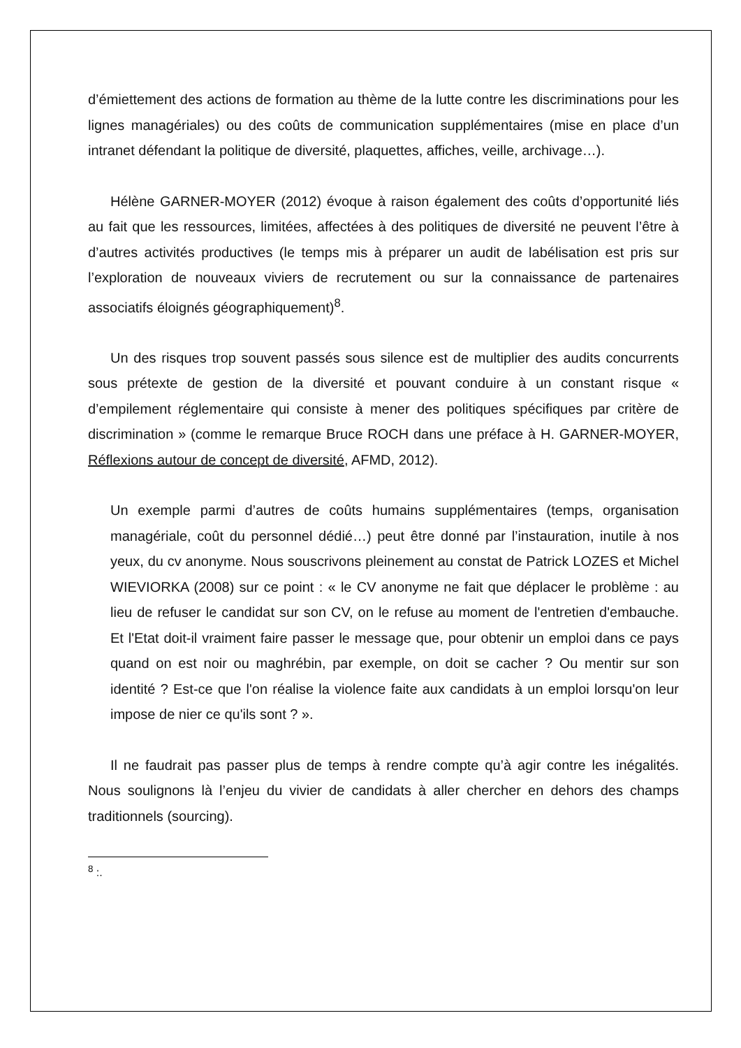d’émiettement des actions de formation au thème de la lutte contre les discriminations pour les lignes managériales) ou des coûts de communication supplémentaires (mise en place d’un intranet défendant la politique de diversité, plaquettes, affiches, veille, archivage…).
Hélène GARNER-MOYER (2012) évoque à raison également des coûts d’opportunité liés au fait que les ressources, limitées, affectées à des politiques de diversité ne peuvent l’être à d’autres activités productives (le temps mis à préparer un audit de labélisation est pris sur l’exploration de nouveaux viviers de recrutement ou sur la connaissance de partenaires associatifs éloignés géographiquement)<sup>8</sup>.
Un des risques trop souvent passés sous silence est de multiplier des audits concurrents sous prétexte de gestion de la diversité et pouvant conduire à un constant risque « d’empilement réglementaire qui consiste à mener des politiques spécifiques par critère de discrimination » (comme le remarque Bruce ROCH dans une préface à H. GARNER-MOYER, Réflexions autour de concept de diversité, AFMD, 2012).
Un exemple parmi d’autres de coûts humains supplémentaires (temps, organisation managériale, coût du personnel dédié…) peut être donné par l’instauration, inutile à nos yeux, du cv anonyme. Nous souscrivons pleinement au constat de Patrick LOZES et Michel WIEVIORKA (2008) sur ce point : « le CV anonyme ne fait que déplacer le problème : au lieu de refuser le candidat sur son CV, on le refuse au moment de l'entretien d'embauche. Et l'Etat doit-il vraiment faire passer le message que, pour obtenir un emploi dans ce pays quand on est noir ou maghrébin, par exemple, on doit se cacher ? Ou mentir sur son identité ? Est-ce que l'on réalise la violence faite aux candidats à un emploi lorsqu'on leur impose de nier ce qu'ils sont ? ».
Il ne faudrait pas passer plus de temps à rendre compte qu’à agir contre les inégalités. Nous soulignons là l’enjeu du vivier de candidats à aller chercher en dehors des champs traditionnels (sourcing).
<sup>8</sup> :.